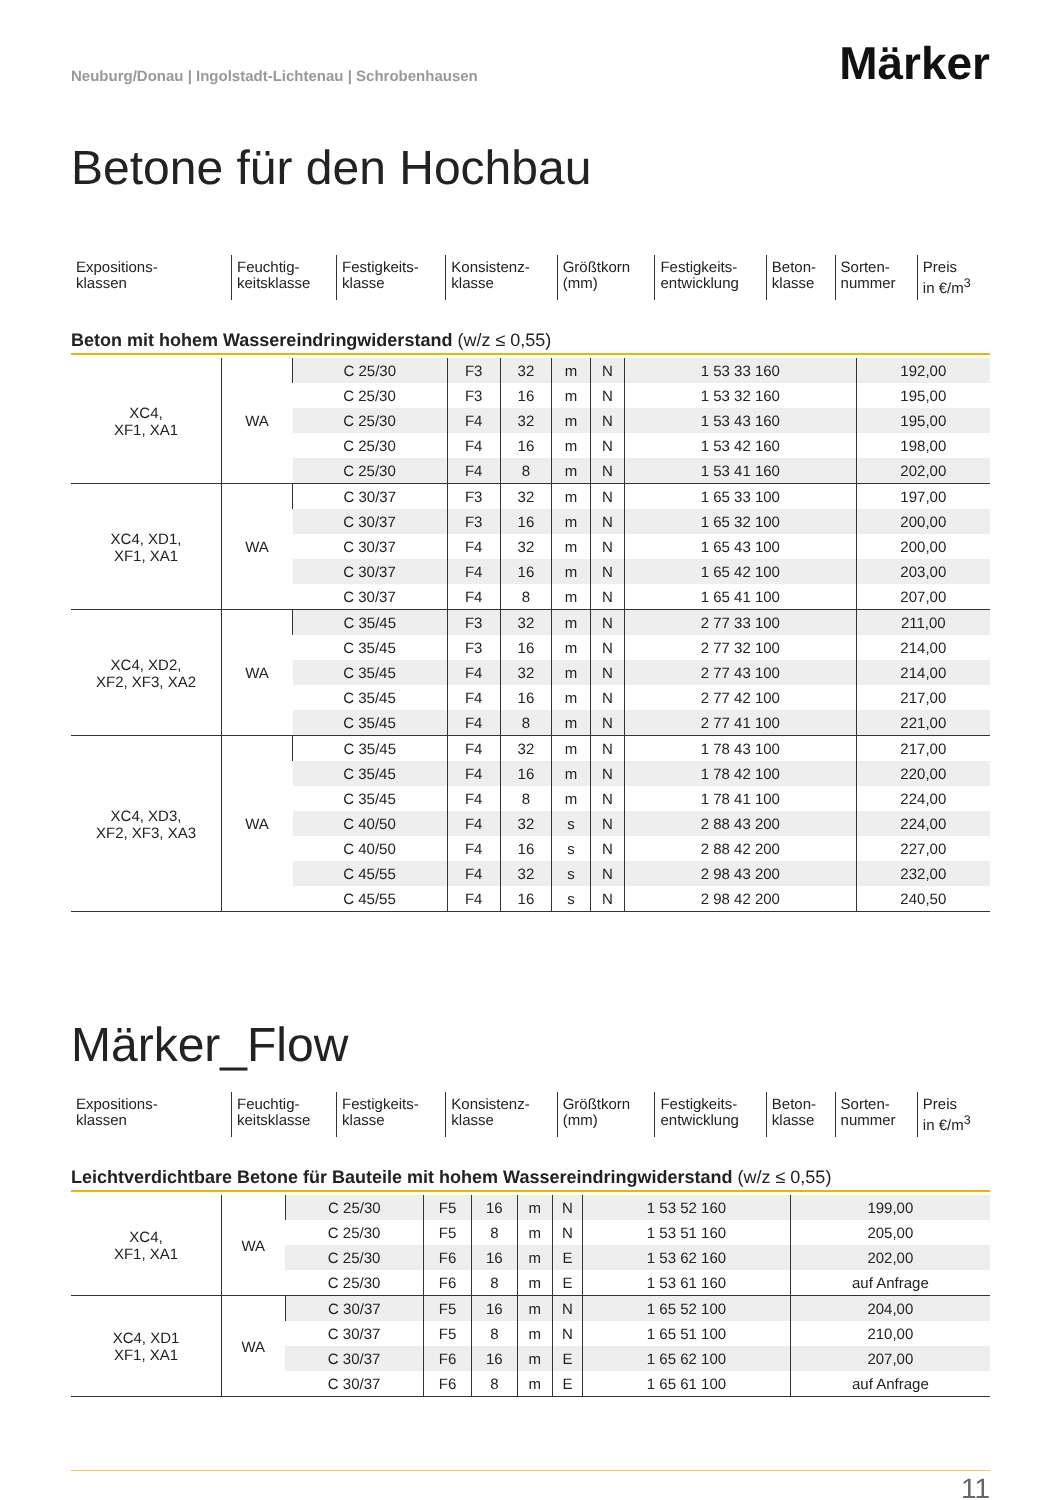Neuburg/Donau | Ingolstadt-Lichtenau | Schrobenhausen
Märker
Betone für den Hochbau
| Expositions- klassen | Feuchtig- keitsklasse | Festigkeits- klasse | Konsistenz- klasse | Größtkorn (mm) | Festigkeits- entwicklung | Beton- klasse | Sorten- nummer | Preis in €/m<sup>3</sup> |
Beton mit hohem Wassereindringwiderstand (w/z ≤ 0,55)
| XC4, XF1, XA1 | WA | C 25/30 | F3 | 32 | m | N | 1 53 33 160 | 192,00 |
| | | C 25/30 | F3 | 16 | m | N | 1 53 32 160 | 195,00 |
| | | C 25/30 | F4 | 32 | m | N | 1 53 43 160 | 195,00 |
| | | C 25/30 | F4 | 16 | m | N | 1 53 42 160 | 198,00 |
| | | C 25/30 | F4 | 8 | m | N | 1 53 41 160 | 202,00 |
| XC4, XD1, XF1, XA1 | WA | C 30/37 | F3 | 32 | m | N | 1 65 33 100 | 197,00 |
| | | C 30/37 | F3 | 16 | m | N | 1 65 32 100 | 200,00 |
| | | C 30/37 | F4 | 32 | m | N | 1 65 43 100 | 200,00 |
| | | C 30/37 | F4 | 16 | m | N | 1 65 42 100 | 203,00 |
| | | C 30/37 | F4 | 8 | m | N | 1 65 41 100 | 207,00 |
| XC4, XD2, XF2, XF3, XA2 | WA | C 35/45 | F3 | 32 | m | N | 2 77 33 100 | 211,00 |
| | | C 35/45 | F3 | 16 | m | N | 2 77 32 100 | 214,00 |
| | | C 35/45 | F4 | 32 | m | N | 2 77 43 100 | 214,00 |
| | | C 35/45 | F4 | 16 | m | N | 2 77 42 100 | 217,00 |
| | | C 35/45 | F4 | 8 | m | N | 2 77 41 100 | 221,00 |
| XC4, XD3, XF2, XF3, XA3 | WA | C 35/45 | F4 | 32 | m | N | 1 78 43 100 | 217,00 |
| | | C 35/45 | F4 | 16 | m | N | 1 78 42 100 | 220,00 |
| | | C 35/45 | F4 | 8 | m | N | 1 78 41 100 | 224,00 |
| | | C 40/50 | F4 | 32 | s | N | 2 88 43 200 | 224,00 |
| | | C 40/50 | F4 | 16 | s | N | 2 88 42 200 | 227,00 |
| | | C 45/55 | F4 | 32 | s | N | 2 98 43 200 | 232,00 |
| | | C 45/55 | F4 | 16 | s | N | 2 98 42 200 | 240,50 |
Märker_Flow
| Expositions- klassen | Feuchtig- keitsklasse | Festigkeits- klasse | Konsistenz- klasse | Größtkorn (mm) | Festigkeits- entwicklung | Beton- klasse | Sorten- nummer | Preis in €/m<sup>3</sup> |
Leichtverdichtbare Betone für Bauteile mit hohem Wassereindringwiderstand (w/z ≤ 0,55)
| XC4, XF1, XA1 | WA | C 25/30 | F5 | 16 | m | N | 1 53 52 160 | 199,00 |
| | | C 25/30 | F5 | 8 | m | N | 1 53 51 160 | 205,00 |
| | | C 25/30 | F6 | 16 | m | E | 1 53 62 160 | 202,00 |
| | | C 25/30 | F6 | 8 | m | E | 1 53 61 160 | auf Anfrage |
| XC4, XD1 XF1, XA1 | WA | C 30/37 | F5 | 16 | m | N | 1 65 52 100 | 204,00 |
| | | C 30/37 | F5 | 8 | m | N | 1 65 51 100 | 210,00 |
| | | C 30/37 | F6 | 16 | m | E | 1 65 62 100 | 207,00 |
| | | C 30/37 | F6 | 8 | m | E | 1 65 61 100 | auf Anfrage |
11